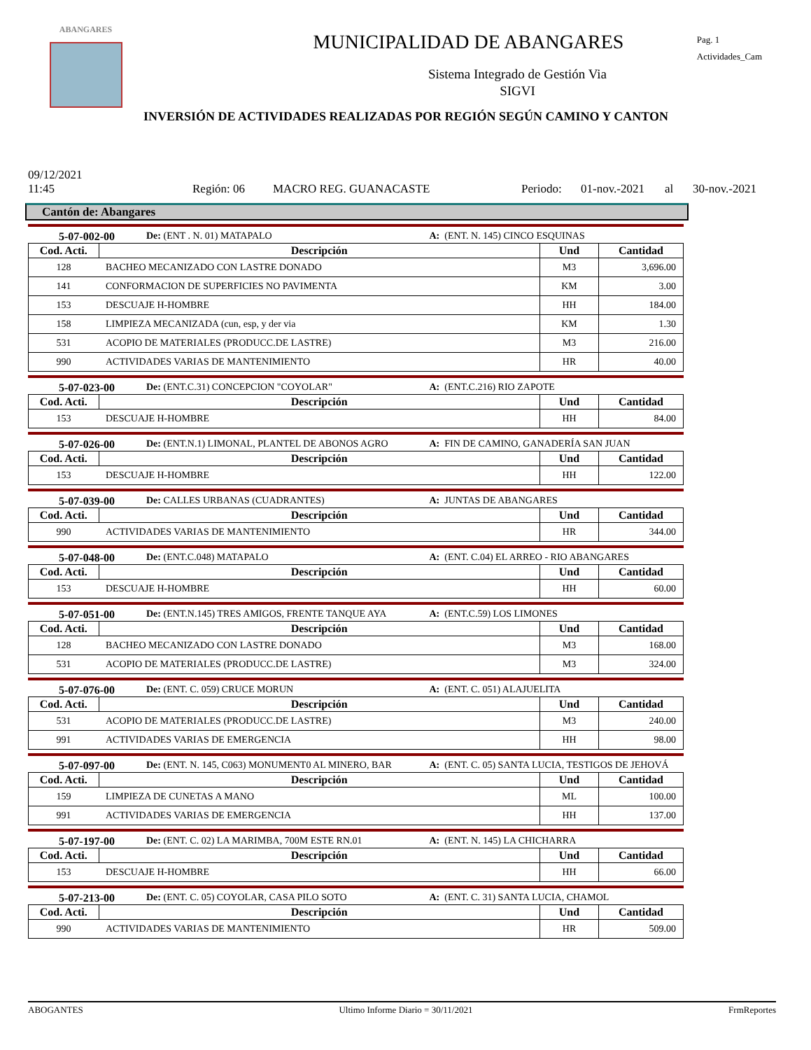ABANGARES
MUNICIPALIDAD DE ABANGARES
Pag. 1
Actividades_Cam
Sistema Integrado de Gestión Via
SIGVI
INVERSIÓN DE ACTIVIDADES REALIZADAS POR REGIÓN SEGÚN CAMINO Y CANTON
09/12/2021
11:45
Región: 06
MACRO REG. GUANACASTE
Periodo:
01-nov.-2021
al
30-nov.-2021
Cantón de: Abangares
5-07-002-00 De: (ENT . N. 01) MATAPALO A: (ENT. N. 145) CINCO ESQUINAS
| Cod. Acti. | Descripción | Und | Cantidad |
| --- | --- | --- | --- |
| 128 | BACHEO MECANIZADO CON LASTRE DONADO | M3 | 3,696.00 |
| 141 | CONFORMACION DE SUPERFICIES NO PAVIMENTA | KM | 3.00 |
| 153 | DESCUAJE H-HOMBRE | HH | 184.00 |
| 158 | LIMPIEZA MECANIZADA (cun, esp, y der via | KM | 1.30 |
| 531 | ACOPIO DE MATERIALES (PRODUCC.DE LASTRE) | M3 | 216.00 |
| 990 | ACTIVIDADES VARIAS DE MANTENIMIENTO | HR | 40.00 |
5-07-023-00 De: (ENT.C.31) CONCEPCION "COYOLAR" A: (ENT.C.216) RIO ZAPOTE
| Cod. Acti. | Descripción | Und | Cantidad |
| --- | --- | --- | --- |
| 153 | DESCUAJE H-HOMBRE | HH | 84.00 |
5-07-026-00 De: (ENT.N.1) LIMONAL, PLANTEL DE ABONOS AGRO A: FIN DE CAMINO, GANADERÍA SAN JUAN
| Cod. Acti. | Descripción | Und | Cantidad |
| --- | --- | --- | --- |
| 153 | DESCUAJE H-HOMBRE | HH | 122.00 |
5-07-039-00 De: CALLES URBANAS (CUADRANTES) A: JUNTAS DE ABANGARES
| Cod. Acti. | Descripción | Und | Cantidad |
| --- | --- | --- | --- |
| 990 | ACTIVIDADES VARIAS DE MANTENIMIENTO | HR | 344.00 |
5-07-048-00 De: (ENT.C.048) MATAPALO A: (ENT. C.04) EL ARREO - RIO ABANGARES
| Cod. Acti. | Descripción | Und | Cantidad |
| --- | --- | --- | --- |
| 153 | DESCUAJE H-HOMBRE | HH | 60.00 |
5-07-051-00 De: (ENT.N.145) TRES AMIGOS, FRENTE TANQUE AYA A: (ENT.C.59) LOS LIMONES
| Cod. Acti. | Descripción | Und | Cantidad |
| --- | --- | --- | --- |
| 128 | BACHEO MECANIZADO CON LASTRE DONADO | M3 | 168.00 |
| 531 | ACOPIO DE MATERIALES (PRODUCC.DE LASTRE) | M3 | 324.00 |
5-07-076-00 De: (ENT. C. 059) CRUCE MORUN A: (ENT. C. 051) ALAJUELITA
| Cod. Acti. | Descripción | Und | Cantidad |
| --- | --- | --- | --- |
| 531 | ACOPIO DE MATERIALES (PRODUCC.DE LASTRE) | M3 | 240.00 |
| 991 | ACTIVIDADES VARIAS DE EMERGENCIA | HH | 98.00 |
5-07-097-00 De: (ENT. N. 145, C063) MONUMENT0 AL MINERO, BAR A: (ENT. C. 05) SANTA LUCIA, TESTIGOS DE JEHOVÁ
| Cod. Acti. | Descripción | Und | Cantidad |
| --- | --- | --- | --- |
| 159 | LIMPIEZA DE CUNETAS A MANO | ML | 100.00 |
| 991 | ACTIVIDADES VARIAS DE EMERGENCIA | HH | 137.00 |
5-07-197-00 De: (ENT. C. 02) LA MARIMBA, 700M ESTE RN.01 A: (ENT. N. 145) LA CHICHARRA
| Cod. Acti. | Descripción | Und | Cantidad |
| --- | --- | --- | --- |
| 153 | DESCUAJE H-HOMBRE | HH | 66.00 |
5-07-213-00 De: (ENT. C. 05) COYOLAR, CASA PILO SOTO A: (ENT. C. 31) SANTA LUCIA, CHAMOL
| Cod. Acti. | Descripción | Und | Cantidad |
| --- | --- | --- | --- |
| 990 | ACTIVIDADES VARIAS DE MANTENIMIENTO | HR | 509.00 |
ABOGANTES Ultimo Informe Diario = 30/11/2021 FrmReportes